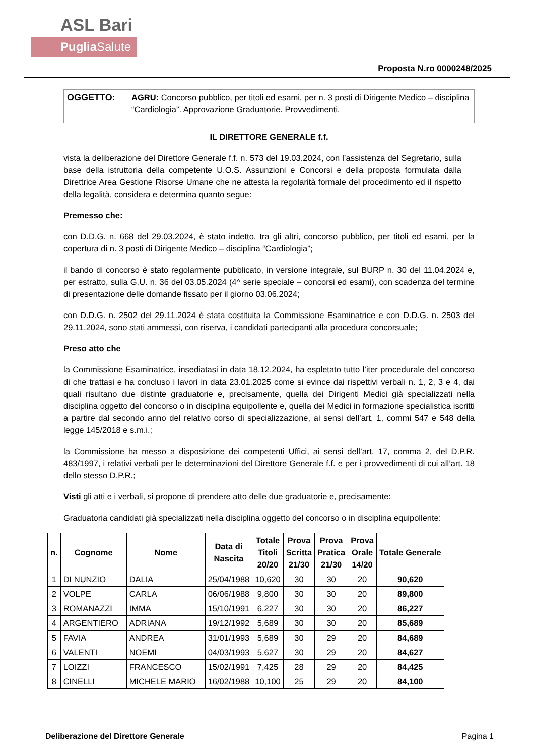ASL Bari
Puglia Salute
Proposta N.ro 0000248/2025
| OGGETTO: | AGRU: Concorso pubblico, per titoli ed esami, per n. 3 posti di Dirigente Medico – disciplina “Cardiologia”. Approvazione Graduatorie. Provvedimenti. |
IL DIRETTORE GENERALE f.f.
vista la deliberazione del Direttore Generale f.f. n. 573 del 19.03.2024, con l’assistenza del Segretario, sulla base della istruttoria della competente U.O.S. Assunzioni e Concorsi e della proposta formulata dalla Direttrice Area Gestione Risorse Umane che ne attesta la regolarità formale del procedimento ed il rispetto della legalità, considera e determina quanto segue:
Premesso che:
con D.D.G. n. 668 del 29.03.2024, è stato indetto, tra gli altri, concorso pubblico, per titoli ed esami, per la copertura di n. 3 posti di Dirigente Medico – disciplina “Cardiologia”;
il bando di concorso è stato regolarmente pubblicato, in versione integrale, sul BURP n. 30 del 11.04.2024 e, per estratto, sulla G.U. n. 36 del 03.05.2024 (4^ serie speciale – concorsi ed esami), con scadenza del termine di presentazione delle domande fissato per il giorno 03.06.2024;
con D.D.G. n. 2502 del 29.11.2024 è stata costituita la Commissione Esaminatrice e con D.D.G. n. 2503 del 29.11.2024, sono stati ammessi, con riserva, i candidati partecipanti alla procedura concorsuale;
Preso atto che
la Commissione Esaminatrice, insediatasi in data 18.12.2024, ha espletato tutto l’iter procedurale del concorso di che trattasi e ha concluso i lavori in data 23.01.2025 come si evince dai rispettivi verbali n. 1, 2, 3 e 4, dai quali risultano due distinte graduatorie e, precisamente, quella dei Dirigenti Medici già specializzati nella disciplina oggetto del concorso o in disciplina equipollente e, quella dei Medici in formazione specialistica iscritti a partire dal secondo anno del relativo corso di specializzazione, ai sensi dell’art. 1, commi 547 e 548 della legge 145/2018 e s.m.i.;
la Commissione ha messo a disposizione dei competenti Uffici, ai sensi dell’art. 17, comma 2, del D.P.R. 483/1997, i relativi verbali per le determinazioni del Direttore Generale f.f. e per i provvedimenti di cui all’art. 18 dello stesso D.P.R.;
Visti gli atti e i verbali, si propone di prendere atto delle due graduatorie e, precisamente:
Graduatoria candidati già specializzati nella disciplina oggetto del concorso o in disciplina equipollente:
| n. | Cognome | Nome | Data di Nascita | Totale Titoli 20/20 | Prova Scritta 21/30 | Prova Pratica 21/30 | Prova Orale 14/20 | Totale Generale |
| --- | --- | --- | --- | --- | --- | --- | --- | --- |
| 1 | DI NUNZIO | DALIA | 25/04/1988 | 10,620 | 30 | 30 | 20 | 90,620 |
| 2 | VOLPE | CARLA | 06/06/1988 | 9,800 | 30 | 30 | 20 | 89,800 |
| 3 | ROMANAZZI | IMMA | 15/10/1991 | 6,227 | 30 | 30 | 20 | 86,227 |
| 4 | ARGENTIERO | ADRIANA | 19/12/1992 | 5,689 | 30 | 30 | 20 | 85,689 |
| 5 | FAVIA | ANDREA | 31/01/1993 | 5,689 | 30 | 29 | 20 | 84,689 |
| 6 | VALENTI | NOEMI | 04/03/1993 | 5,627 | 30 | 29 | 20 | 84,627 |
| 7 | LOIZZI | FRANCESCO | 15/02/1991 | 7,425 | 28 | 29 | 20 | 84,425 |
| 8 | CINELLI | MICHELE MARIO | 16/02/1988 | 10,100 | 25 | 29 | 20 | 84,100 |
Deliberazione del Direttore Generale Pagina 1